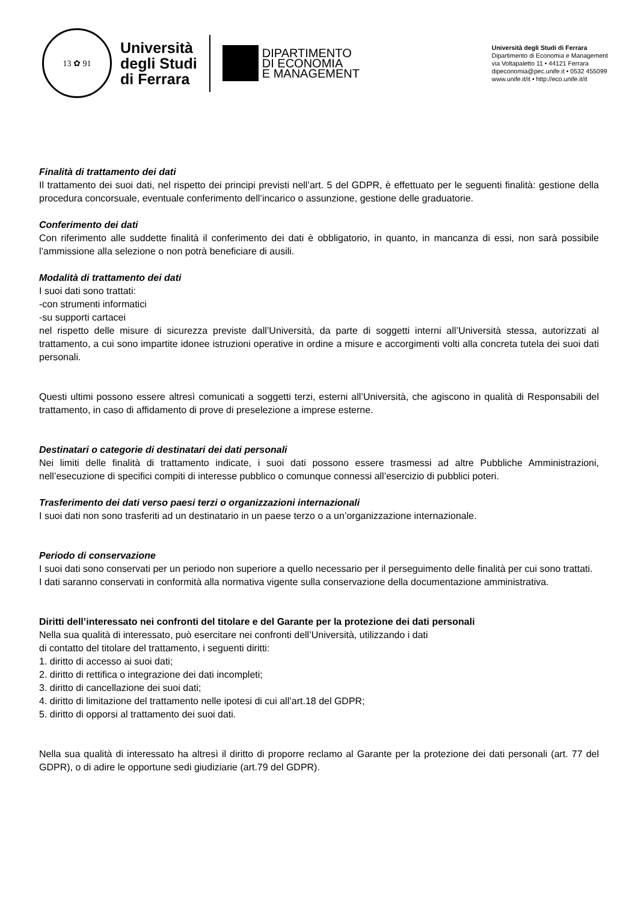13 ✿ 91
Università
degli Studi
di Ferrara
DIPARTIMENTO
DI ECONOMIA
E MANAGEMENT
Università degli Studi di Ferrara
Dipartimento di Economia e Management
via Voltapaletto 11 • 44121 Ferrara
dipeconomia@pec.unife.it • 0532 455099
www.unife.it/it • http://eco.unife.it/it
Finalità di trattamento dei dati
Il trattamento dei suoi dati, nel rispetto dei principi previsti nell’art. 5 del GDPR, è effettuato per le seguenti finalità: gestione della procedura concorsuale, eventuale conferimento dell’incarico o assunzione, gestione delle graduatorie.
Conferimento dei dati
Con riferimento alle suddette finalità il conferimento dei dati è obbligatorio, in quanto, in mancanza di essi, non sarà possibile l’ammissione alla selezione o non potrà beneficiare di ausili.
Modalità di trattamento dei dati
I suoi dati sono trattati:
-con strumenti informatici
-su supporti cartacei
nel rispetto delle misure di sicurezza previste dall’Università, da parte di soggetti interni all’Università stessa, autorizzati al trattamento, a cui sono impartite idonee istruzioni operative in ordine a misure e accorgimenti volti alla concreta tutela dei suoi dati personali.
Questi ultimi possono essere altresì comunicati a soggetti terzi, esterni all’Università, che agiscono in qualità di Responsabili del trattamento, in caso di affidamento di prove di preselezione a imprese esterne.
Destinatari o categorie di destinatari dei dati personali
Nei limiti delle finalità di trattamento indicate, i suoi dati possono essere trasmessi ad altre Pubbliche Amministrazioni, nell’esecuzione di specifici compiti di interesse pubblico o comunque connessi all’esercizio di pubblici poteri.
Trasferimento dei dati verso paesi terzi o organizzazioni internazionali
I suoi dati non sono trasferiti ad un destinatario in un paese terzo o a un’organizzazione internazionale.
Periodo di conservazione
I suoi dati sono conservati per un periodo non superiore a quello necessario per il perseguimento delle finalità per cui sono trattati.
I dati saranno conservati in conformità alla normativa vigente sulla conservazione della documentazione amministrativa.
Diritti dell’interessato nei confronti del titolare e del Garante per la protezione dei dati personali
Nella sua qualità di interessato, può esercitare nei confronti dell’Università, utilizzando i dati
di contatto del titolare del trattamento, i seguenti diritti:
1. diritto di accesso ai suoi dati;
2. diritto di rettifica o integrazione dei dati incompleti;
3. diritto di cancellazione dei suoi dati;
4. diritto di limitazione del trattamento nelle ipotesi di cui all’art.18 del GDPR;
5. diritto di opporsi al trattamento dei suoi dati.
Nella sua qualità di interessato ha altresì il diritto di proporre reclamo al Garante per la protezione dei dati personali (art. 77 del GDPR), o di adire le opportune sedi giudiziarie (art.79 del GDPR).